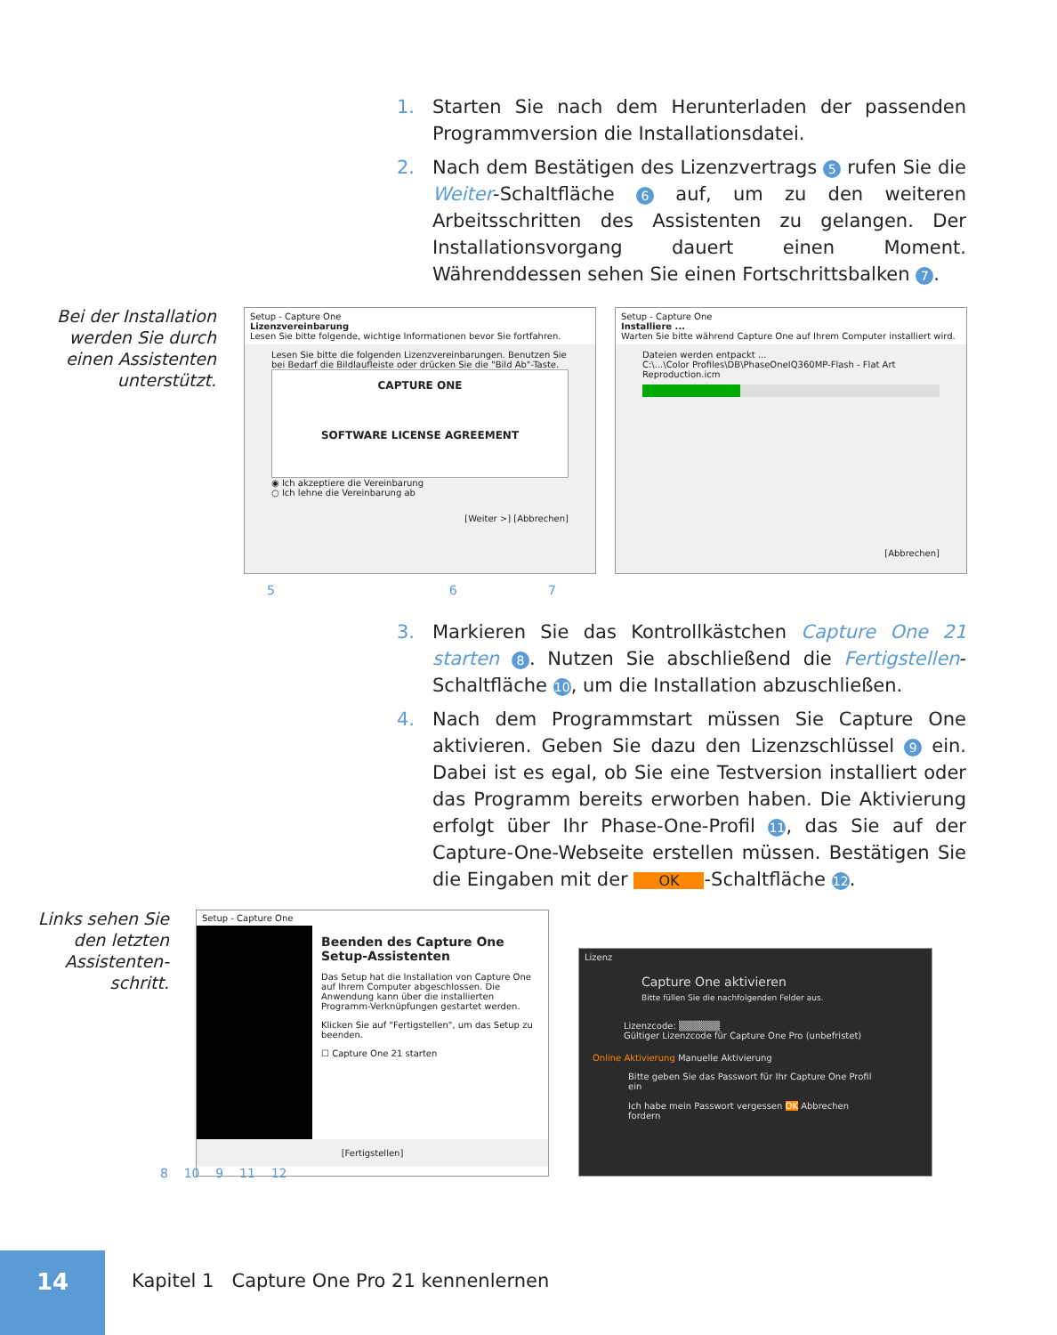1. Starten Sie nach dem Herunterladen der passenden Programmversion die Installationsdatei.
2. Nach dem Bestätigen des Lizenzvertrags 5 rufen Sie die Weiter-Schaltfläche 6 auf, um zu den weiteren Arbeitsschritten des Assistenten zu gelangen. Der Installationsvorgang dauert einen Moment. Währenddessen sehen Sie einen Fortschrittsbalken 7.
Bei der Installation werden Sie durch einen Assistenten unterstützt.
Setup - Capture One
Lizenzvereinbarung
Lesen Sie bitte folgende, wichtige Informationen bevor Sie fortfahren.
Lesen Sie bitte die folgenden Lizenzvereinbarungen. Benutzen Sie bei Bedarf die Bildlaufleiste oder drücken Sie die "Bild Ab"-Taste.
CAPTURE ONE
SOFTWARE LICENSE AGREEMENT
◉ Ich akzeptiere die Vereinbarung
○ Ich lehne die Vereinbarung ab
[Weiter >] [Abbrechen]
Setup - Capture One
Installiere ...
Warten Sie bitte während Capture One auf Ihrem Computer installiert wird.
Dateien werden entpackt ...
C:\...\Color Profiles\DB\PhaseOneIQ360MP-Flash - Flat Art Reproduction.icm
[Abbrechen]
5 6 7
3. Markieren Sie das Kontrollkästchen Capture One 21 starten 8. Nutzen Sie abschließend die Fertigstellen-Schaltfläche 10, um die Installation abzuschließen.
4. Nach dem Programmstart müssen Sie Capture One aktivieren. Geben Sie dazu den Lizenzschlüssel 9 ein. Dabei ist es egal, ob Sie eine Testversion installiert oder das Programm bereits erworben haben. Die Aktivierung erfolgt über Ihr Phase-One-Profil 11, das Sie auf der Capture-One-Webseite erstellen müssen. Bestätigen Sie die Eingaben mit der OK -Schaltfläche 12.
Links sehen Sie den letzten Assistenten-schritt.
Setup - Capture One
Beenden des Capture One Setup-Assistenten
Das Setup hat die Installation von Capture One auf Ihrem Computer abgeschlossen. Die Anwendung kann über die installierten Programm-Verknüpfungen gestartet werden.
Klicken Sie auf "Fertigstellen", um das Setup zu beenden.
☐ Capture One 21 starten
[Fertigstellen]
Lizenz
Capture One aktivieren
Bitte füllen Sie die nachfolgenden Felder aus.
Lizenzcode: ▒▒▒▒▒▒
Gültiger Lizenzcode für Capture One Pro (unbefristet)
Online Aktivierung Manuelle Aktivierung
Bitte geben Sie das Passwort für Ihr Capture One Profil ein
Ich habe mein Passwort vergessen OK Abbrechen fordern
8 10 9 11 12
14
Kapitel 1 Capture One Pro 21 kennenlernen